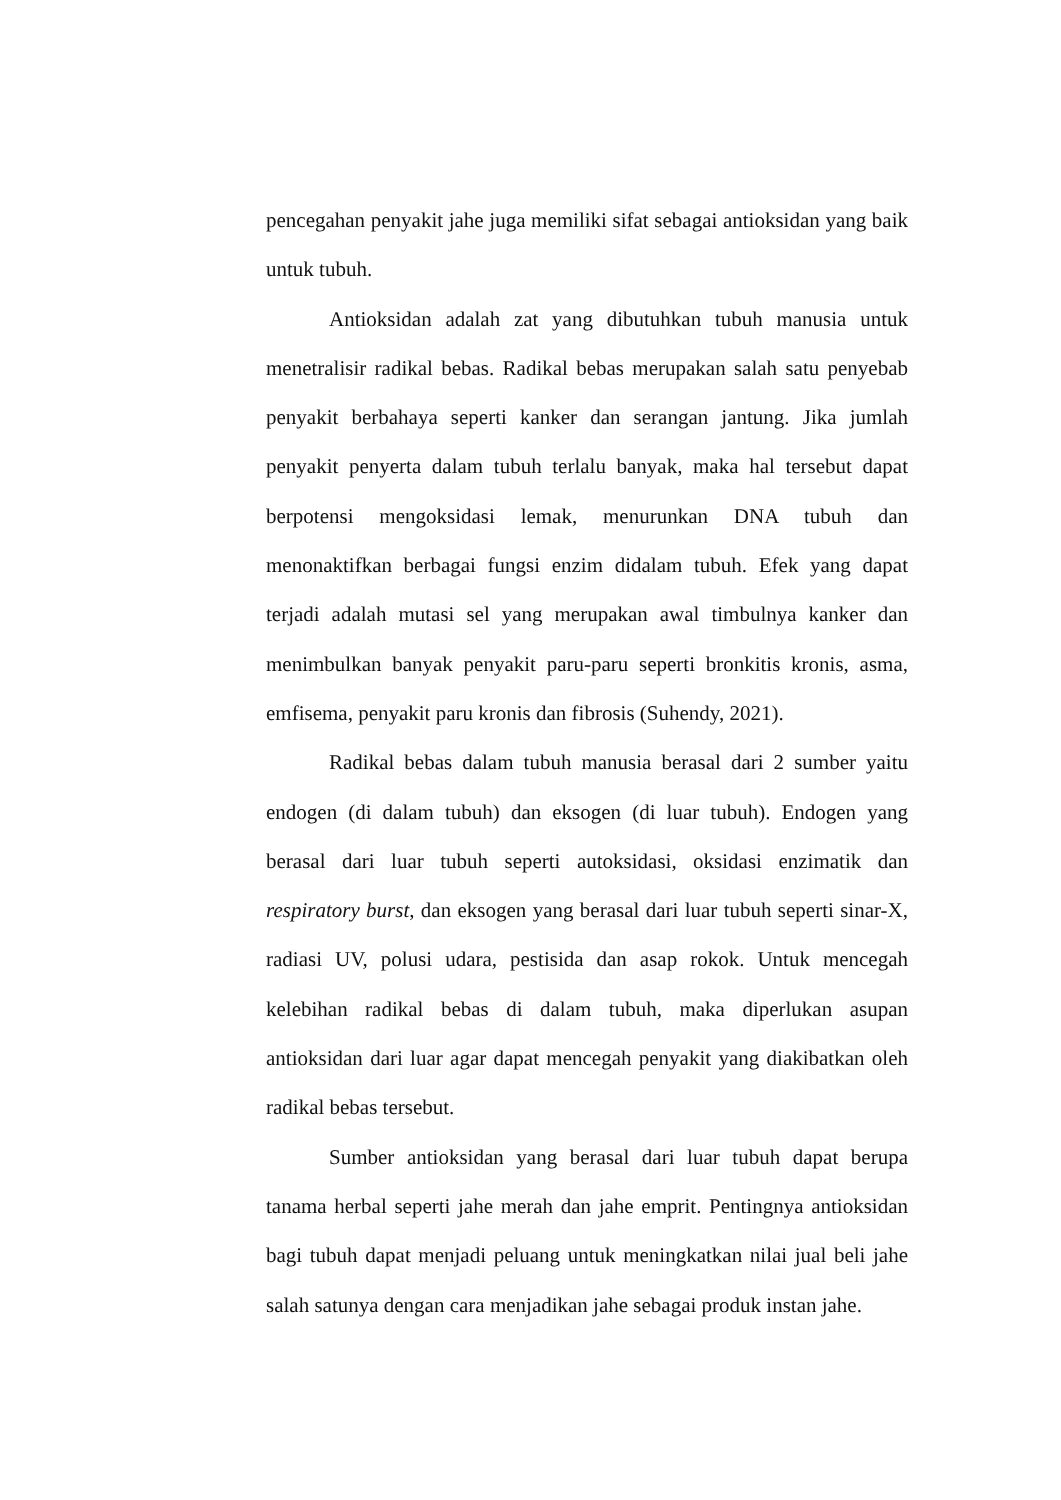pencegahan penyakit jahe juga memiliki sifat sebagai antioksidan yang baik untuk tubuh.
Antioksidan adalah zat yang dibutuhkan tubuh manusia untuk menetralisir radikal bebas. Radikal bebas merupakan salah satu penyebab penyakit berbahaya seperti kanker dan serangan jantung. Jika jumlah penyakit penyerta dalam tubuh terlalu banyak, maka hal tersebut dapat berpotensi mengoksidasi lemak, menurunkan DNA tubuh dan menonaktifkan berbagai fungsi enzim didalam tubuh. Efek yang dapat terjadi adalah mutasi sel yang merupakan awal timbulnya kanker dan menimbulkan banyak penyakit paru-paru seperti bronkitis kronis, asma, emfisema, penyakit paru kronis dan fibrosis (Suhendy, 2021).
Radikal bebas dalam tubuh manusia berasal dari 2 sumber yaitu endogen (di dalam tubuh) dan eksogen (di luar tubuh). Endogen yang berasal dari luar tubuh seperti autoksidasi, oksidasi enzimatik dan respiratory burst, dan eksogen yang berasal dari luar tubuh seperti sinar-X, radiasi UV, polusi udara, pestisida dan asap rokok. Untuk mencegah kelebihan radikal bebas di dalam tubuh, maka diperlukan asupan antioksidan dari luar agar dapat mencegah penyakit yang diakibatkan oleh radikal bebas tersebut.
Sumber antioksidan yang berasal dari luar tubuh dapat berupa tanama herbal seperti jahe merah dan jahe emprit. Pentingnya antioksidan bagi tubuh dapat menjadi peluang untuk meningkatkan nilai jual beli jahe salah satunya dengan cara menjadikan jahe sebagai produk instan jahe.